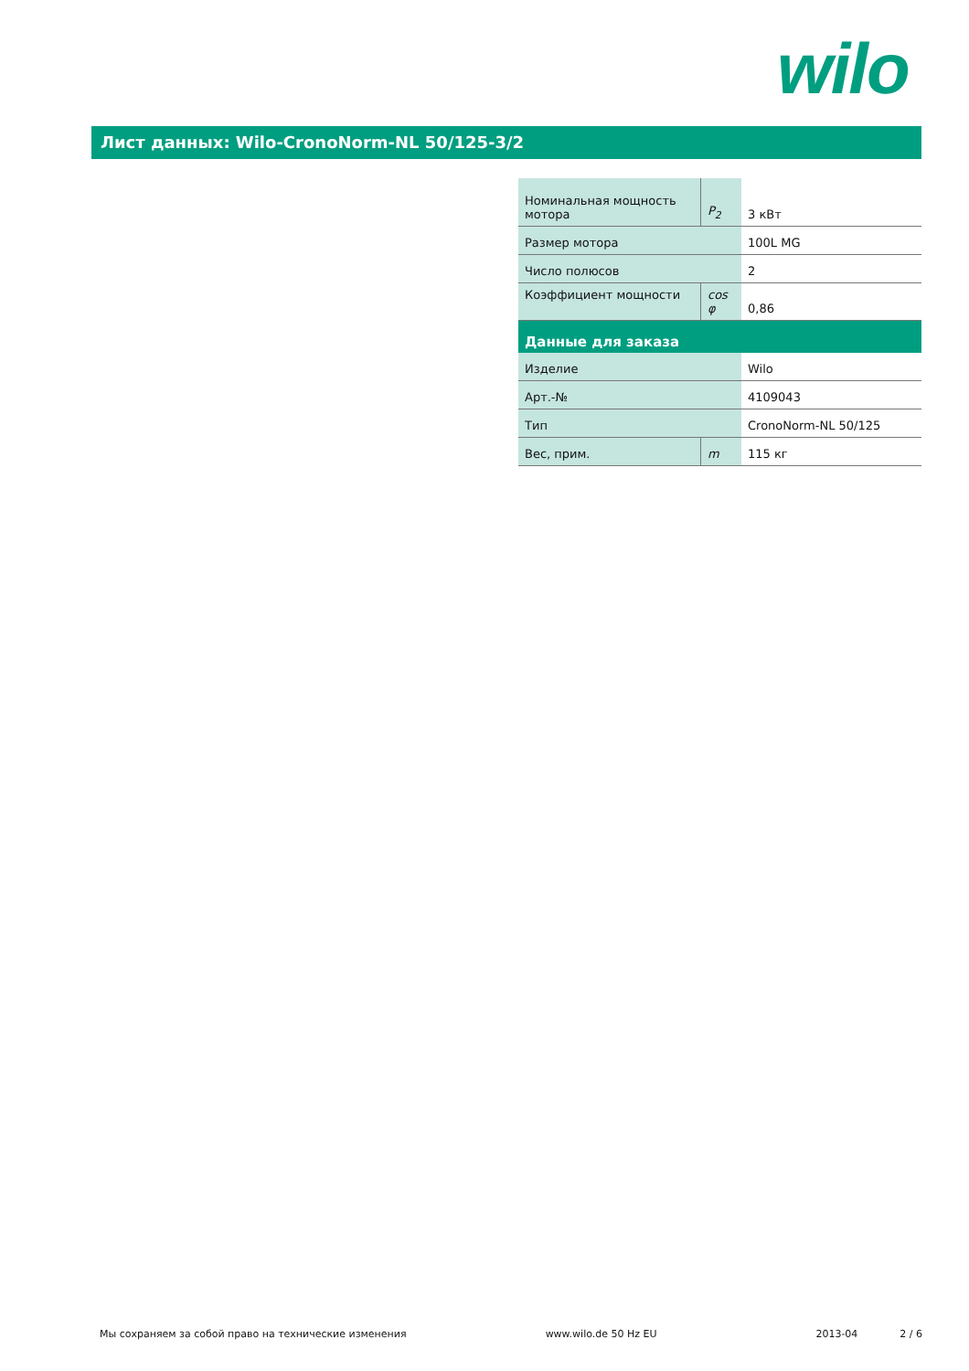wilo
Лист данных: Wilo-CronoNorm-NL 50/125-3/2
| Номинальная мощность мотора | P<sub>2</sub> | 3 кВт |
| Размер мотора | | 100L MG |
| Число полюсов | | 2 |
| Коэффициент мощности | cos φ | 0,86 |
| Данные для заказа | | |
| Изделие | | Wilo |
| Арт.-№ | | 4109043 |
| Тип | | CronoNorm-NL 50/125 |
| Вес, прим. | m | 115 кг |
Мы сохраняем за собой право на технические изменения www.wilo.de 50 Hz EU 2013-04 2 / 6